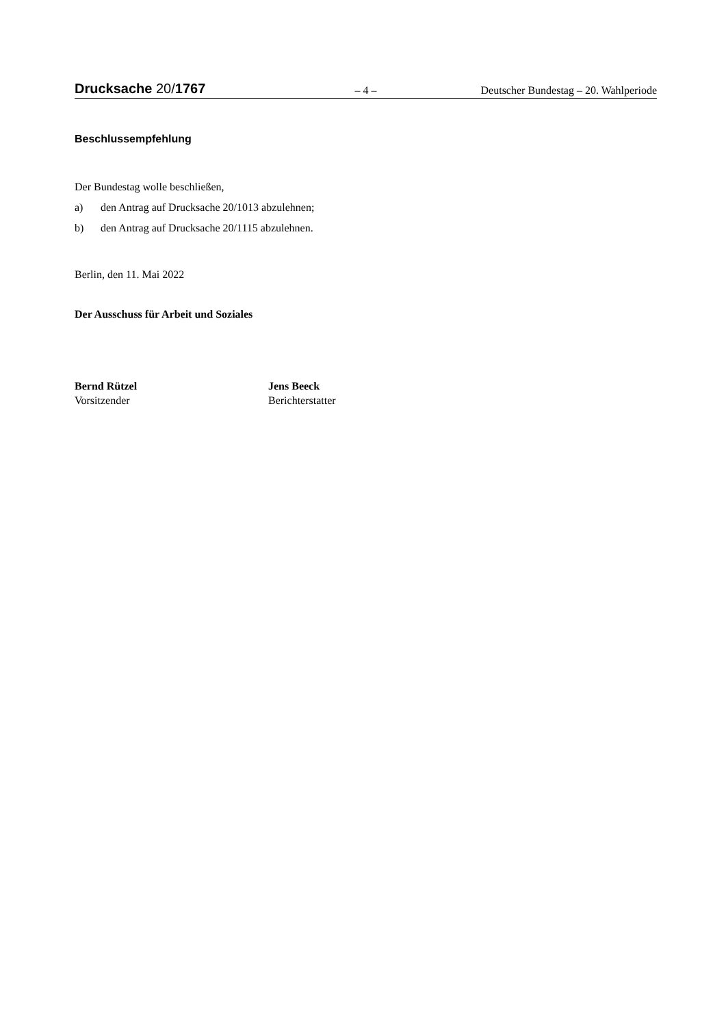Drucksache 20/1767
– 4 –
Deutscher Bundestag – 20. Wahlperiode
Beschlussempfehlung
Der Bundestag wolle beschließen,
a) den Antrag auf Drucksache 20/1013 abzulehnen;
b) den Antrag auf Drucksache 20/1115 abzulehnen.
Berlin, den 11. Mai 2022
Der Ausschuss für Arbeit und Soziales
Bernd Rützel
Vorsitzender
Jens Beeck
Berichterstatter